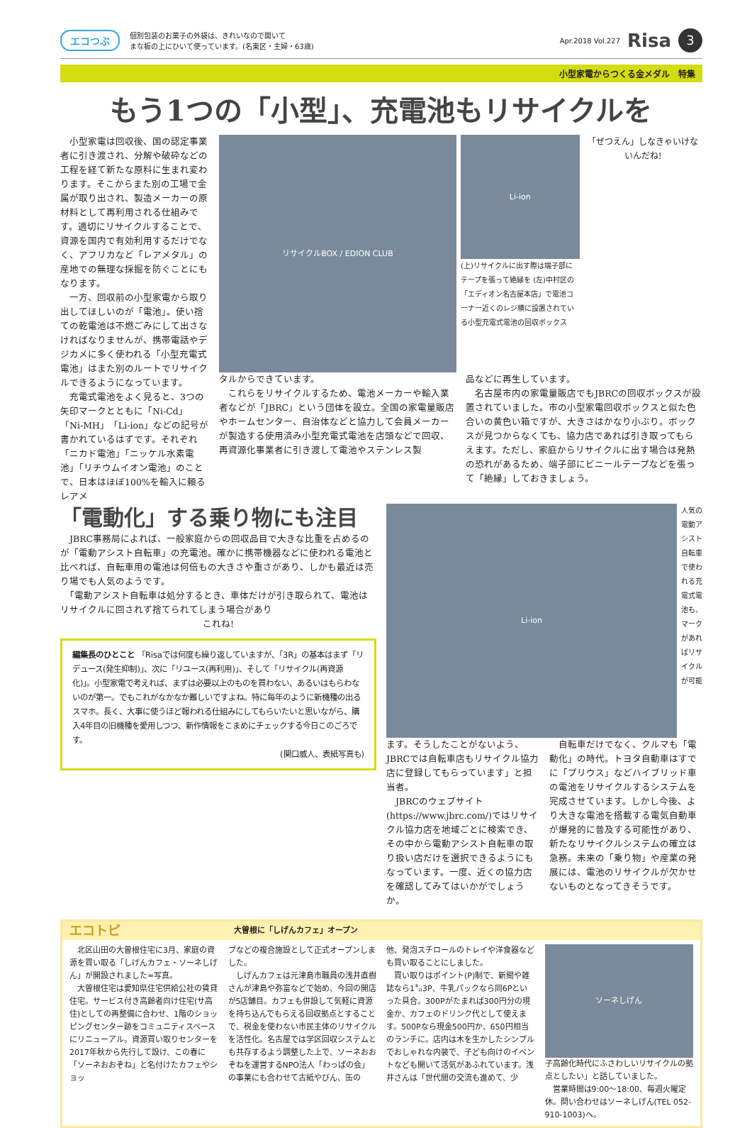エコつぶ 個別包装のお菓子の外袋は、きれいなので開いて
まな板の上にひいて使っています。(名東区・主婦・63歳) Apr.2018 Vol.227 Risa 3
小型家電からつくる金メダル　特集
もう1つの「小型」、充電池もリサイクルを
　小型家電は回収後、国の認定事業者に引き渡され、分解や破砕などの工程を経て新たな原料に生まれ変わります。そこからまた別の工場で金属が取り出され、製造メーカーの原材料として再利用される仕組みです。適切にリサイクルすることで、資源を国内で有効利用するだけでなく、アフリカなど「レアメタル」の産地での無理な採掘を防ぐことにもなります。
　一方、回収前の小型家電から取り出してほしいのが「電池」。使い捨ての乾電池は不燃ごみにして出さなければなりませんが、携帯電話やデジカメに多く使われる「小型充電式電池」はまた別のルートでリサイクルできるようになっています。
　充電式電池をよく見ると、3つの矢印マークとともに「Ni-Cd」「Ni-MH」「Li-ion」などの記号が書かれているはずです。それぞれ「ニカド電池」「ニッケル水素電池」「リチウムイオン電池」のことで、日本はほぼ100%を輸入に頼るレアメ
リサイクルBOX / EDION CLUB
Li-ion
(上)リサイクルに出す際は端子部にテープを張って絶縁を (左)中村区の「エディオン名古屋本店」で電池コーナー近くのレジ横に設置されている小型充電式電池の回収ボックス
「ぜつえん」しなきゃいけないんだね!
タルからできています。
　これらをリサイクルするため、電池メーカーや輸入業者などが「JBRC」という団体を設立。全国の家電量販店やホームセンター、自治体などと協力して会員メーカーが製造する使用済み小型充電式電池を店頭などで回収、再資源化事業者に引き渡して電池やステンレス製
品などに再生しています。
　名古屋市内の家電量販店でもJBRCの回収ボックスが設置されていました。市の小型家電回収ボックスと似た色合いの黄色い箱ですが、大きさはかなり小ぶり。ボックスが見つからなくても、協力店であれば引き取ってもらえます。ただし、家庭からリサイクルに出す場合は発熱の恐れがあるため、端子部にビニールテープなどを張って「絶縁」しておきましょう。
「電動化」する乗り物にも注目
　JBRC事務局によれば、一般家庭からの回収品目で大きな比重を占めるのが「電動アシスト自転車」の充電池。確かに携帯機器などに使われる電池と比べれば、自転車用の電池は何倍もの大きさや重さがあり、しかも最近は売り場でも人気のようです。
　「電動アシスト自転車は処分するとき、車体だけが引き取られて、電池はリサイクルに回されず捨てられてしまう場合があり
これね!
編集長のひとこと 「Risaでは何度も繰り返していますが、「3R」の基本はまず「リデュース(発生抑制)」、次に「リユース(再利用)」、そして「リサイクル(再資源化)」。小型家電で考えれば、まずは必要以上のものを買わない、あるいはもらわないのが第一。でもこれがなかなか難しいですよね。特に毎年のように新機種の出るスマホ。長く、大事に使うほど報われる仕組みにしてもらいたいと思いながら、購入4年目の旧機種を愛用しつつ、新作情報をこまめにチェックする今日このごろです。
(関口威人、表紙写真も)
Li-ion
人気の電動アシスト自転車で使われる充電式電池も、マークがあればリサイクルが可能
ます。そうしたことがないよう、JBRCでは自転車店もリサイクル協力店に登録してもらっています」と担当者。
　JBRCのウェブサイト(https://www.jbrc.com/)ではリサイクル協力店を地域ごとに検索でき、その中から電動アシスト自転車の取り扱い店だけを選択できるようにもなっています。一度、近くの協力店を確認してみてはいかがでしょうか。
　自転車だけでなく、クルマも「電動化」の時代。トヨタ自動車はすでに「プリウス」などハイブリッド車の電池をリサイクルするシステムを完成させています。しかし今後、より大きな電池を搭載する電気自動車が爆発的に普及する可能性があり、新たなリサイクルシステムの確立は急務。未来の「乗り物」や産業の発展には、電池のリサイクルが欠かせないものとなってきそうです。
エコトピ 大曽根に「しげんカフェ」オープン
　北区山田の大曽根住宅に3月、家庭の資源を買い取る「しげんカフェ・ソーネしげん」が開設されました=写真。
　大曽根住宅は愛知県住宅供給公社の賃貸住宅。サービス付き高齢者向け住宅(サ高住)としての再整備に合わせ、1階のショッピングセンター跡をコミュニティスペースにリニューアル。資源買い取りセンターを2017年秋から先行して設け、この春に「ソーネおおぞね」と名付けたカフェやショッ
プなどの複合施設として正式オープンしました。
　しげんカフェは元津島市職員の浅井直樹さんが津島や弥富などで始め、今回の開店が5店舗目。カフェも併設して気軽に資源を持ち込んでもらえる回収拠点とすることで、税金を使わない市民主体のリサイクルを活性化。名古屋では学区回収システムとも共存するよう調整した上で、ソーネおおぞねを運営するNPO法人「わっぱの会」の事業にも合わせて古紙やびん、缶の
他、発泡スチロールのトレイや洋食器なども買い取ることにしました。
　買い取りはポイント(P)制で、新聞や雑誌なら1㌔3P、牛乳パックなら同6Pといった具合。300Pがたまれば300円分の現金か、カフェのドリンク代として使えます。500Pなら現金500円か、650円相当のランチに。店内は木を生かしたシンプルでおしゃれな内装で、子ども向けのイベントなども開いて活気があふれています。浅井さんは「世代間の交流も進めて、少
ソーネしげん
子高齢化時代にふさわしいリサイクルの拠点としたい」と話していました。
　営業時間は9:00～18:00、毎週火曜定休。問い合わせはソーネしげん(TEL 052-910-1003)へ。